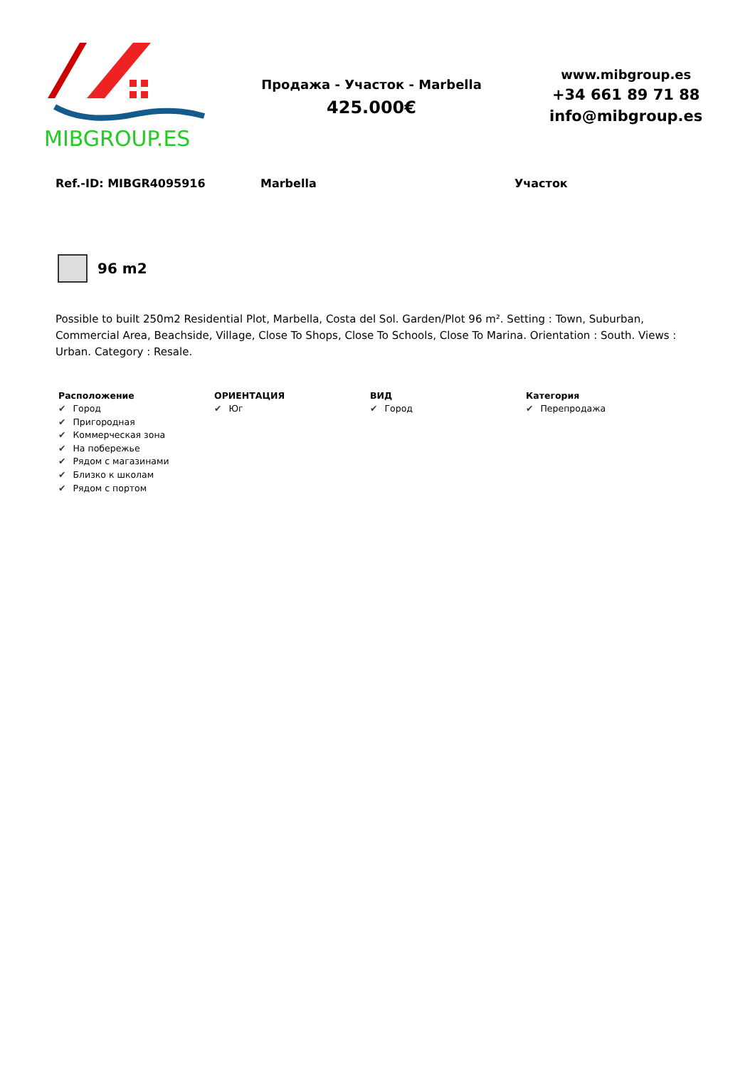MIBGROUP.ES
Продажа - Участок - Marbella
425.000€
www.mibgroup.es
+34 661 89 71 88
info@mibgroup.es
Ref.-ID: MIBGR4095916 Marbella Участок
96 m2
Possible to built 250m2 Residential Plot, Marbella, Costa del Sol. Garden/Plot 96 m². Setting : Town, Suburban, Commercial Area, Beachside, Village, Close To Shops, Close To Schools, Close To Marina. Orientation : South. Views : Urban. Category : Resale.
Расположение
✔ Город
✔ Пригородная
✔ Коммерческая зона
✔ На побережье
✔ Рядом с магазинами
✔ Близко к школам
✔ Рядом с портом
ОРИЕНТАЦИЯ
✔ Юг
ВИД
✔ Город
Категория
✔ Перепродажа